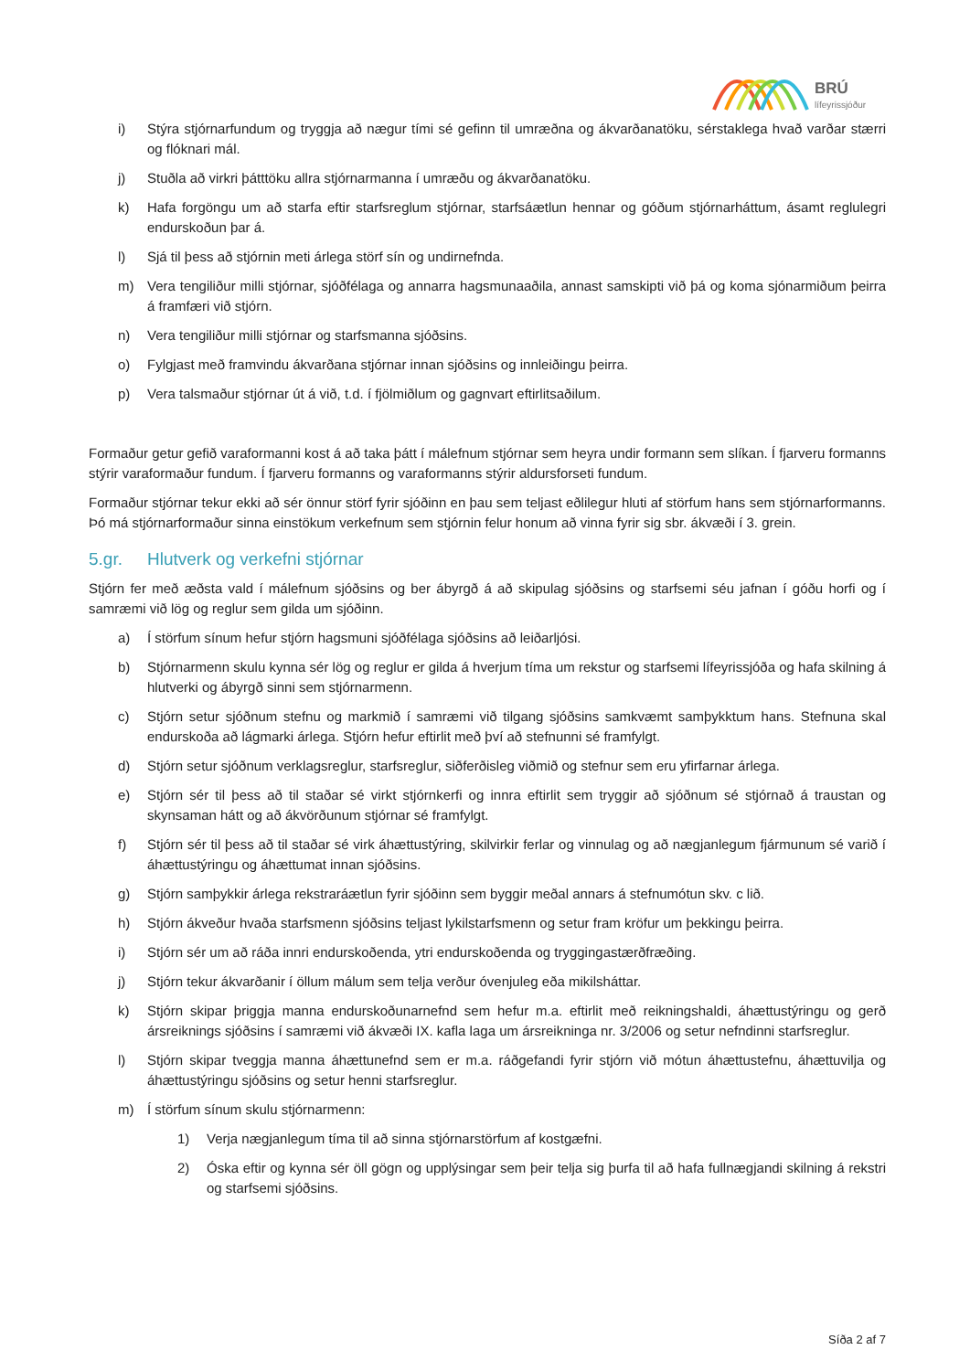BRÚ
lífeyrissjóður
i) Stýra stjórnarfundum og tryggja að nægur tími sé gefinn til umræðna og ákvarðanatöku, sérstaklega hvað varðar stærri og flóknari mál.
j) Stuðla að virkri þátttöku allra stjórnarmanna í umræðu og ákvarðanatöku.
k) Hafa forgöngu um að starfa eftir starfsreglum stjórnar, starfsáætlun hennar og góðum stjórnarháttum, ásamt reglulegri endurskoðun þar á.
l) Sjá til þess að stjórnin meti árlega störf sín og undirnefnda.
m) Vera tengiliður milli stjórnar, sjóðfélaga og annarra hagsmunaaðila, annast samskipti við þá og koma sjónarmiðum þeirra á framfæri við stjórn.
n) Vera tengiliður milli stjórnar og starfsmanna sjóðsins.
o) Fylgjast með framvindu ákvarðana stjórnar innan sjóðsins og innleiðingu þeirra.
p) Vera talsmaður stjórnar út á við, t.d. í fjölmiðlum og gagnvart eftirlitsaðilum.
Formaður getur gefið varaformanni kost á að taka þátt í málefnum stjórnar sem heyra undir formann sem slíkan. Í fjarveru formanns stýrir varaformaður fundum. Í fjarveru formanns og varaformanns stýrir aldursforseti fundum.
Formaður stjórnar tekur ekki að sér önnur störf fyrir sjóðinn en þau sem teljast eðlilegur hluti af störfum hans sem stjórnarformanns. Þó má stjórnarformaður sinna einstökum verkefnum sem stjórnin felur honum að vinna fyrir sig sbr. ákvæði í 3. grein.
5.gr. Hlutverk og verkefni stjórnar
Stjórn fer með æðsta vald í málefnum sjóðsins og ber ábyrgð á að skipulag sjóðsins og starfsemi séu jafnan í góðu horfi og í samræmi við lög og reglur sem gilda um sjóðinn.
a) Í störfum sínum hefur stjórn hagsmuni sjóðfélaga sjóðsins að leiðarljósi.
b) Stjórnarmenn skulu kynna sér lög og reglur er gilda á hverjum tíma um rekstur og starfsemi lífeyrissjóða og hafa skilning á hlutverki og ábyrgð sinni sem stjórnarmenn.
c) Stjórn setur sjóðnum stefnu og markmið í samræmi við tilgang sjóðsins samkvæmt samþykktum hans. Stefnuna skal endurskoða að lágmarki árlega. Stjórn hefur eftirlit með því að stefnunni sé framfylgt.
d) Stjórn setur sjóðnum verklagsreglur, starfsreglur, siðferðisleg viðmið og stefnur sem eru yfirfarnar árlega.
e) Stjórn sér til þess að til staðar sé virkt stjórnkerfi og innra eftirlit sem tryggir að sjóðnum sé stjórnað á traustan og skynsaman hátt og að ákvörðunum stjórnar sé framfylgt.
f) Stjórn sér til þess að til staðar sé virk áhættustýring, skilvirkir ferlar og vinnulag og að nægjanlegum fjármunum sé varið í áhættustýringu og áhættumat innan sjóðsins.
g) Stjórn samþykkir árlega rekstraráætlun fyrir sjóðinn sem byggir meðal annars á stefnumótun skv. c lið.
h) Stjórn ákveður hvaða starfsmenn sjóðsins teljast lykilstarfsmenn og setur fram kröfur um þekkingu þeirra.
i) Stjórn sér um að ráða innri endurskoðenda, ytri endurskoðenda og tryggingastærðfræðing.
j) Stjórn tekur ákvarðanir í öllum málum sem telja verður óvenjuleg eða mikilsháttar.
k) Stjórn skipar þriggja manna endurskoðunarnefnd sem hefur m.a. eftirlit með reikningshaldi, áhættustýringu og gerð ársreiknings sjóðsins í samræmi við ákvæði IX. kafla laga um ársreikninga nr. 3/2006 og setur nefndinni starfsreglur.
l) Stjórn skipar tveggja manna áhættunefnd sem er m.a. ráðgefandi fyrir stjórn við mótun áhættustefnu, áhættuvilja og áhættustýringu sjóðsins og setur henni starfsreglur.
m) Í störfum sínum skulu stjórnarmenn:
1) Verja nægjanlegum tíma til að sinna stjórnarstörfum af kostgæfni.
2) Óska eftir og kynna sér öll gögn og upplýsingar sem þeir telja sig þurfa til að hafa fullnægjandi skilning á rekstri og starfsemi sjóðsins.
Síða 2 af 7